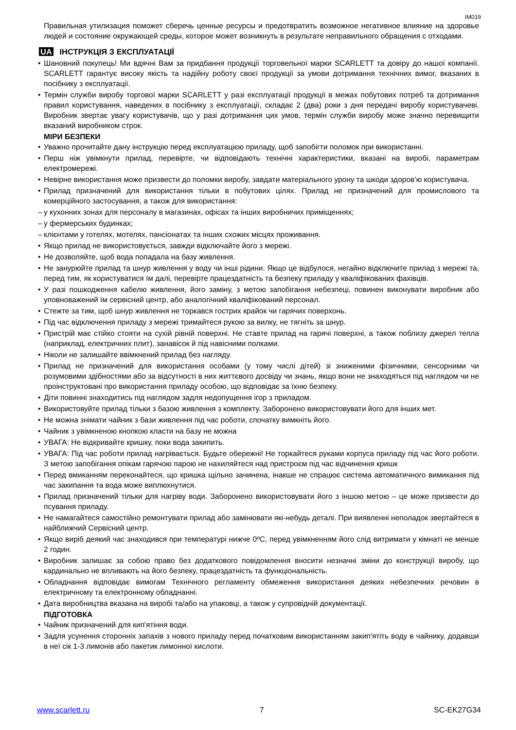IM019
Правильная утилизация поможет сберечь ценные ресурсы и предотвратить возможное негативное влияние на здоровье людей и состояние окружающей среды, которое может возникнуть в результате неправильного обращения с отходами.
UA ІНСТРУКЦІЯ З ЕКСПЛУАТАЦІЇ
• Шановний покупець! Ми вдячні Вам за придбання продукції торговельної марки SCARLETT та довіру до нашої компанії. SCARLETT гарантує високу якість та надійну роботу своєї продукції за умови дотримання технічних вимог, вказаних в посібнику з експлуатації.
• Термін служби виробу торгової марки SCARLETT у разі експлуатації продукції в межах побутових потреб та дотримання правил користування, наведених в посібнику з експлуатації, складає 2 (два) роки з дня передачі виробу користувачеві. Виробник звертає увагу користувачів, що у разі дотримання цих умов, термін служби виробу може значно перевищити вказаний виробником строк.
МІРИ БЕЗПЕКИ
• Уважно прочитайте дану інструкцію перед експлуатацією приладу, щоб запобігти поломок при використанні.
• Перш ніж увімкнути прилад, перевірте, чи відповідають технічні характеристики, вказані на виробі, параметрам електромережі.
• Невірне використання може призвести до поломки виробу, завдати матеріального урону та шкоди здоров’ю користувача.
• Прилад призначений для використання тільки в побутових цілях. Прилад не призначений для промислового та комерційного застосування, а також для використання:
– у кухонних зонах для персоналу в магазинах, офісах та інших виробничих приміщеннях;
– у фермерських будинках;
– клієнтами у готелях, мотелях, пансіонатах та інших схожих місцях проживання.
• Якщо прилад не використовується, завжди відключайте його з мережі.
• Не дозволяйте, щоб вода попадала на базу живлення.
• Не занурюйте прилад та шнур живлення у воду чи інші рідини. Якщо це відбулося, негайно відключите прилад з мережі та, перед тим, як користуватися їм далі, перевірте працездатність та безпеку приладу у кваліфікованих фахівців.
• У разі пошкодження кабелю живлення, його заміну, з метою запобігання небезпеці, повинен виконувати виробник або уповноважений їм сервісний центр, або аналогічний кваліфікований персонал.
• Стежте за тим, щоб шнур живлення не торкався гострих крайок чи гарячих поверхонь.
• Під час відключення приладу з мережі тримайтеся рукою за вилку, не тягніть за шнур.
• Пристрій має стійко стояти на сухій рівній поверхні. Не ставте прилад на гарячі поверхні, а також поблизу джерел тепла (наприклад, електричних плит), занавісок й під навісними полками.
• Ніколи не залишайте ввімкнений прилад без нагляду.
• Прилад не призначений для використання особами (у тому числі дітей) зі зниженими фізичними, сенсорними чи розумовими здібностями або за відсутності в них життєвого досвіду чи знань, якщо вони не знаходяться під наглядом чи не проінструктовані про використання приладу особою, що відповідає за їхню безпеку.
• Діти повинні знаходитись під наглядом задля недопущення ігор з приладом.
• Використовуйте прилад тільки з базою живлення з комплекту. Заборонено використовувати його для інших мет.
• Не можна знімати чайник з бази живлення під час роботи, спочатку вимкніть його.
• Чайник з увімкненою кнопкою класти на базу не можна
• УВАГА: Не відкривайте кришку, поки вода закипить.
• УВАГА: Під час роботи прилад нагрівається. Будьте обережні! Не торкайтеся руками корпуса приладу під час його роботи. З метою запобігання опікам гарячою парою не нахиляйтеся над пристроєм під час відчинення кришк
• Перед вмиканням переконайтеся, що кришка щільно зачинена, інакше не спрацює система автоматичного вимикання під час закипання та вода може виплюхнутися.
• Прилад призначений тільки для нагріву води. Заборонено використовувати його з іншою метою – це може призвести до псування приладу.
• Не намагайтеся самостійно ремонтувати прилад або замінювати які-небудь деталі. При виявленні неполадок звертайтеся в найближчий Сервісний центр.
• Якщо виріб деякий час знаходився при температурі нижче 0ºC, перед увімкненням його слід витримати у кімнаті не менше 2 годин.
• Виробник залишає за собою право без додаткового повідомлення вносити незначні зміни до конструкції виробу, що кардинально не впливають на його безпеку, працездатність та функціональність.
• Обладнання відповідає вимогам Технічного регламенту обмеження використання деяких небезпечних речовин в електричному та електронному обладнанні.
• Дата виробництва вказана на виробі та/або на упаковці, а також у супровідній документації.
ПІДГОТОВКА
• Чайник призначений для кип'ятіння води.
• Задля усунення сторонніх запахів з нового приладу перед початковим використанням закип'ятіть воду в чайнику, додавши в неї сік 1-3 лимонів або пакетик лимонної кислоти.
www.scarlett.ru 7 SC-EK27G34